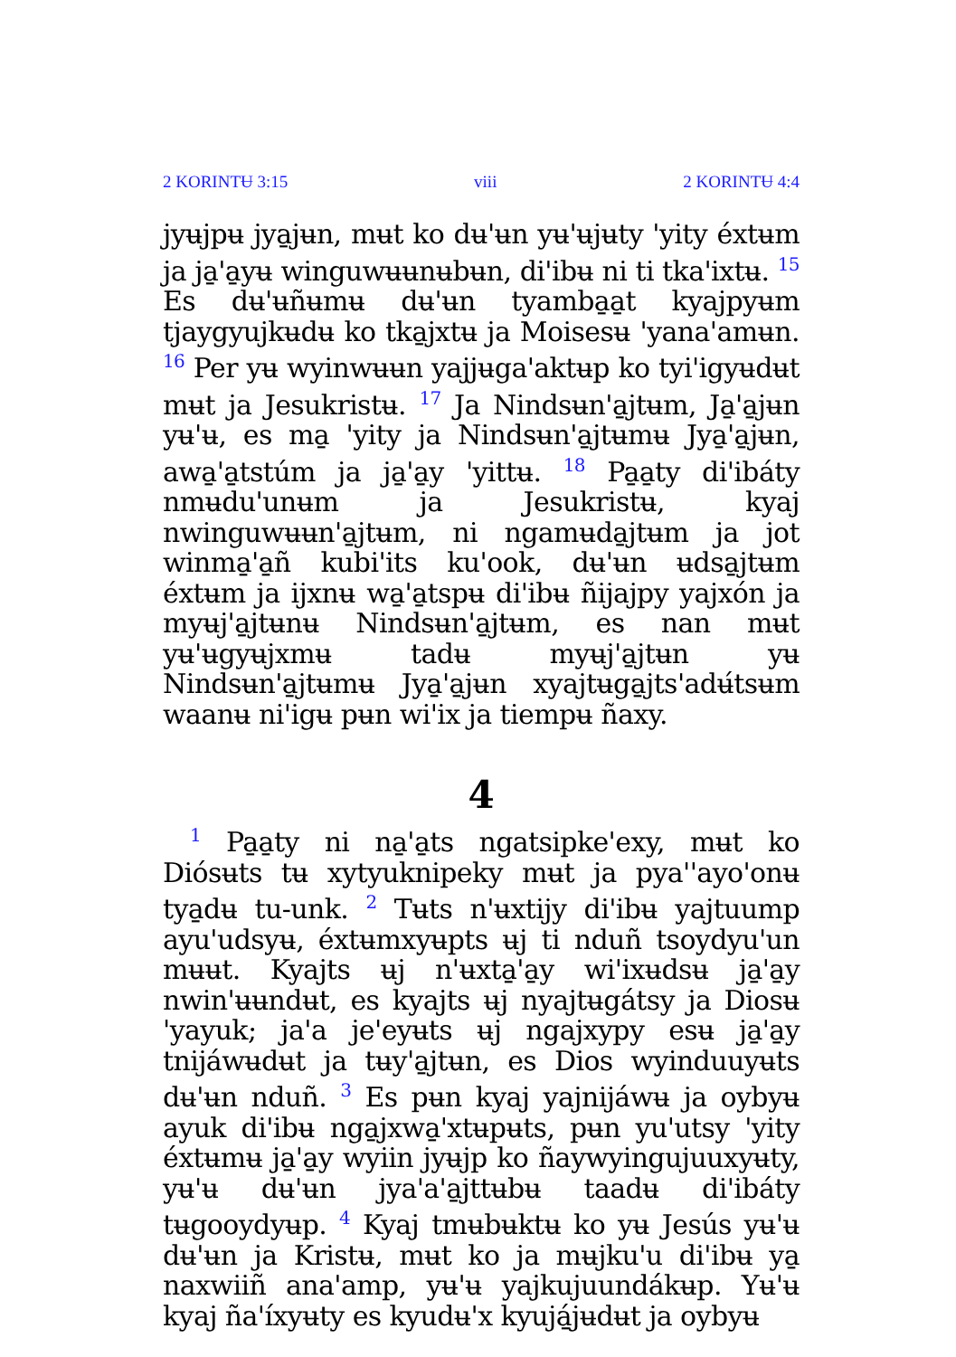2 KORINTɄ 3:15 viii 2 KORINTɄ 4:4
jyʉjpʉ jya̱jʉn, mʉt ko dʉ'ʉn yʉ'ʉjʉty 'yity éxtʉm ja ja̱'a̱yʉ winguwʉʉnʉbʉn, di'ibʉ ni ti tka'ixtʉ. <sup>15</sup> Es dʉ'ʉñʉmʉ dʉ'ʉn tyamba̱a̱t kyajpyʉm tjaygyujkʉdʉ ko tka̱jxtʉ ja Moisesʉ 'yana'amʉn. <sup>16</sup> Per yʉ wyinwʉʉn yajjʉga'aktʉp ko tyi'igyʉdʉt mʉt ja Jesukristʉ. <sup>17</sup> Ja Nindsʉn'a̱jtʉm, Ja̱'a̱jʉn yʉ'ʉ, es ma̱ 'yity ja Nindsʉn'a̱jtʉmʉ Jya̱'a̱jʉn, awa̱'a̱tstúm ja ja̱'a̱y 'yittʉ. <sup>18</sup> Pa̱a̱ty di'ibáty nmʉdu'unʉm ja Jesukristʉ, kyaj nwinguwʉʉn'a̱jtʉm, ni ngamʉda̱jtʉm ja jot winma̱'a̱ñ kubi'its ku'ook, dʉ'ʉn ʉdsa̱jtʉm éxtʉm ja ijxnʉ wa̱'a̱tspʉ di'ibʉ ñijajpy yajxón ja myʉj'a̱jtʉnʉ Nindsʉn'a̱jtʉm, es nan mʉt yʉ'ʉgyʉjxmʉ tadʉ myʉj'a̱jtʉn yʉ Nindsʉn'a̱jtʉmʉ Jya̱'a̱jʉn xyajtʉga̱jts'adʉ́tsʉm waanʉ ni'igʉ pʉn wi'ix ja tiempʉ ñaxy.
4
<sup>1</sup> Pa̱a̱ty ni na̱'a̱ts ngatsipke'exy, mʉt ko Diósʉts tʉ xytyuknipeky mʉt ja pya''ayo'onʉ tya̱dʉ tu-unk. <sup>2</sup> Tʉts n'ʉxtijy di'ibʉ yajtuump ayu'udsyʉ, éxtʉmxyʉpts ʉj ti nduñ tsoydyu'un mʉʉt. Kyajts ʉj n'ʉxta̱'a̱y wi'ixʉdsʉ ja̱'a̱y nwin'ʉʉndʉt, es kyajts ʉj nyajtʉgátsy ja Diosʉ 'yayuk; ja'a je'eyʉts ʉj ngajxypy esʉ ja̱'a̱y tnijáwʉdʉt ja tʉy'a̱jtʉn, es Dios wyinduuyʉts dʉ'ʉn nduñ. <sup>3</sup> Es pʉn kyaj yajnijáwʉ ja oybyʉ ayuk di'ibʉ nga̱jxwa̱'xtʉpʉts, pʉn yu'utsy 'yity éxtʉmʉ ja̱'a̱y wyiin jyʉjp ko ñaywyingujuuxyʉty, yʉ'ʉ dʉ'ʉn jya'a'a̱jttʉbʉ taadʉ di'ibáty tʉgooydyʉp. <sup>4</sup> Kyaj tmʉbʉktʉ ko yʉ Jesús yʉ'ʉ dʉ'ʉn ja Kristʉ, mʉt ko ja mʉjku'u di'ibʉ ya̱ naxwiiñ ana'amp, yʉ'ʉ yajkujuundákʉp. Yʉ'ʉ kyaj ña'íxyʉty es kyudʉ'x kyujá̱jʉdʉt ja oybyʉ